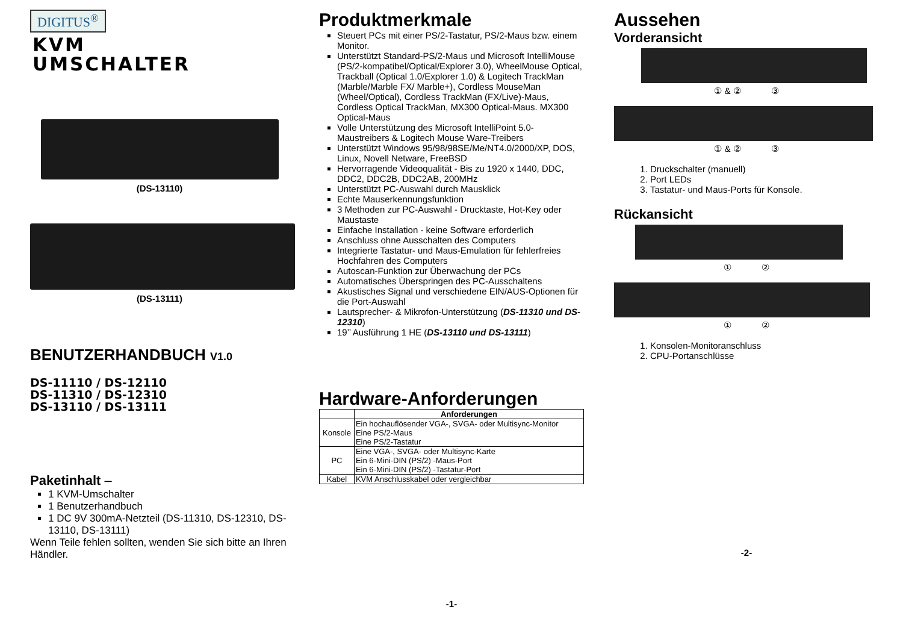DIGITUS<sup>®</sup>
KVM
UMSCHALTER
(DS-13110)
(DS-13111)
BENUTZERHANDBUCH V1.0
DS-11110 / DS-12110
DS-11310 / DS-12310
DS-13110 / DS-13111
Paketinhalt –
1 KVM-Umschalter
1 Benutzerhandbuch
1 DC 9V 300mA-Netzteil (DS-11310, DS-12310, DS-13110, DS-13111)
Wenn Teile fehlen sollten, wenden Sie sich bitte an Ihren Händler.
Produktmerkmale
Steuert PCs mit einer PS/2-Tastatur, PS/2-Maus bzw. einem Monitor.
Unterstützt Standard-PS/2-Maus und Microsoft IntelliMouse (PS/2-kompatibel/Optical/Explorer 3.0), WheelMouse Optical, Trackball (Optical 1.0/Explorer 1.0) & Logitech TrackMan (Marble/Marble FX/ Marble+), Cordless MouseMan (Wheel/Optical), Cordless TrackMan (FX/Live)-Maus, Cordless Optical TrackMan, MX300 Optical-Maus. MX300 Optical-Maus
Volle Unterstützung des Microsoft IntelliPoint 5.0-Maustreibers & Logitech Mouse Ware-Treibers
Unterstützt Windows 95/98/98SE/Me/NT4.0/2000/XP, DOS, Linux, Novell Netware, FreeBSD
Hervorragende Videoqualität - Bis zu 1920 x 1440, DDC, DDC2, DDC2B, DDC2AB, 200MHz
Unterstützt PC-Auswahl durch Mausklick
Echte Mauserkennungsfunktion
3 Methoden zur PC-Auswahl - Drucktaste, Hot-Key oder Maustaste
Einfache Installation - keine Software erforderlich
Anschluss ohne Ausschalten des Computers
Integrierte Tastatur- und Maus-Emulation für fehlerfreies Hochfahren des Computers
Autoscan-Funktion zur Überwachung der PCs
Automatisches Überspringen des PC-Ausschaltens
Akustisches Signal und verschiedene EIN/AUS-Optionen für die Port-Auswahl
Lautsprecher- & Mikrofon-Unterstützung (DS-11310 und DS-12310)
19’’ Ausführung 1 HE (DS-13110 und DS-13111)
Hardware-Anforderungen
| | Anforderungen |
| --- | --- |
| Konsole | Ein hochauflösender VGA-, SVGA- oder Multisync-Monitor Eine PS/2-Maus Eine PS/2-Tastatur |
| PC | Eine VGA-, SVGA- oder Multisync-Karte Ein 6-Mini-DIN (PS/2) -Maus-Port Ein 6-Mini-DIN (PS/2) -Tastatur-Port |
| Kabel | KVM Anschlusskabel oder vergleichbar |
-1-
Aussehen
Vorderansicht
① & ② ③
① & ② ③
1. Druckschalter (manuell)
2. Port LEDs
3. Tastatur- und Maus-Ports für Konsole.
Rückansicht
① ②
① ②
1. Konsolen-Monitoranschluss
2. CPU-Portanschlüsse
-2-